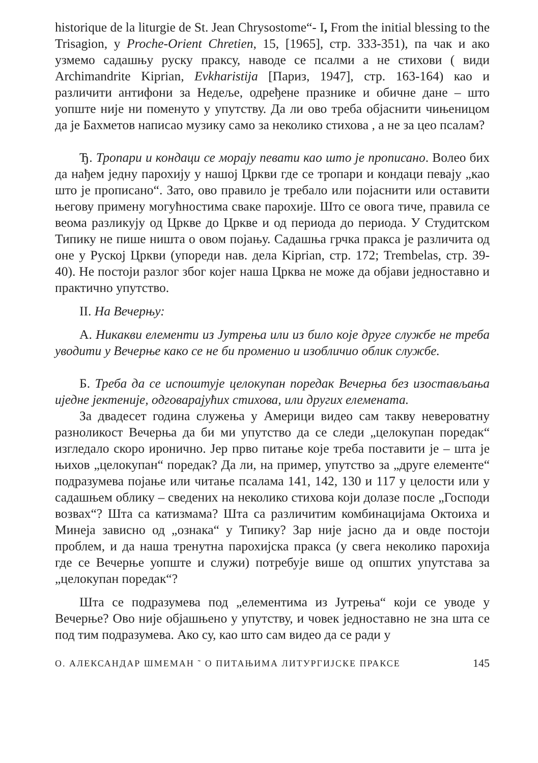historique de la liturgie de St. Jean Chrysostome“- I, From the initial blessing to the Trisagion, у Proche-Orient Chretien, 15, [1965], стр. 333-351), па чак и ако узмемо садашњу руску праксу, наводе се псалми а не стихови ( види Archimandrite Kiprian, Evkharistija [Париз, 1947], стр. 163-164) као и различити антифони за Недеље, одређене празнике и обичне дане – што уопште није ни поменуто у упутству. Да ли ово треба објаснити чињеницом да је Бахметов написао музику само за неколико стихова , а не за цео псалам?
Ђ. Тропари и кондаци се морају певати као што је прописано. Волео бих да нађем једну парохију у нашој Цркви где се тропари и кондаци певају „као што је прописано“. Зато, ово правило је требало или појаснити или оставити његову примену могућностима сваке парохије. Што се овога тиче, правила се веома разликују од Цркве до Цркве и од периода до периода. У Студитском Типику не пише ништа о овом појању. Садашња грчка пракса је различита од оне у Руској Цркви (упореди нав. дела Kiprian, стр. 172; Trembelas, стр. 39-40). Не постоји разлог због којег наша Црква не може да објави једноставно и практично упутство.
II. На Вечерњу:
А. Никакви елементи из Јутрења или из било које друге службе не треба уводити у Вечерње како се не би променио и изобличио облик службе.
Б. Треба да се испоштује целокупан поредак Вечерња без изостављања иједне јектеније, одговарајућих стихова, или других елемената.
За двадесет година служења у Америци видео сам такву невероватну разноликост Вечерња да би ми упутство да се следи „целокупан поредак“ изгледало скоро иронично. Јер прво питање које треба поставити је – шта је њихов „целокупан“ поредак? Да ли, на пример, упутство за „друге елементе“ подразумева појање или читање псалама 141, 142, 130 и 117 у целости или у садашњем облику – сведених на неколико стихова који долазе после „Господи возвах“? Шта са катизмама? Шта са различитим комбинацијама Октоиха и Минеја зависно од „ознака“ у Типику? Зар није јасно да и овде постоји проблем, и да наша тренутна парохијска пракса (у свега неколико парохија где се Вечерње уопште и служи) потребује више од општих упутстава за „целокупан поредак“?
Шта се подразумева под „елементима из Јутрења“ који се уводе у Вечерње? Ово није објашњено у упутству, и човек једноставно не зна шта се под тим подразумева. Ако су, као што сам видео да се ради у
О. АЛЕКСАНДАР ШМЕМАН ˜ О ПИТАЊИМА ЛИТУРГИЈСКЕ ПРАКСЕ 145